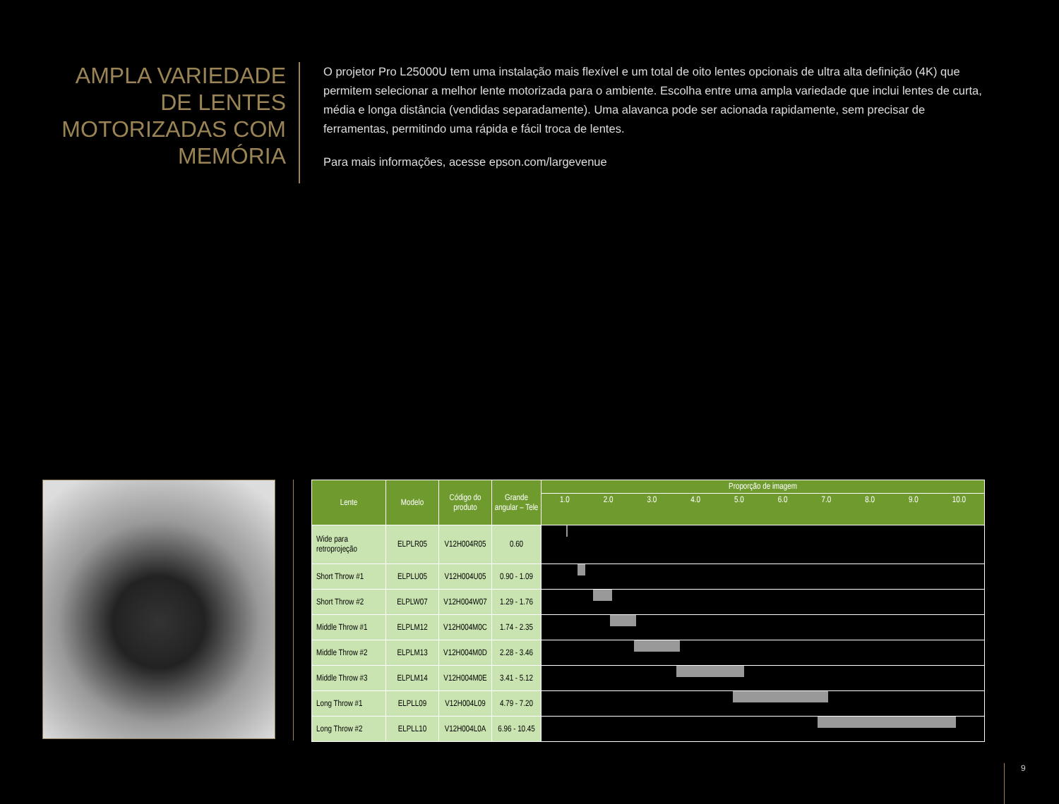AMPLA VARIEDADE DE LENTES MOTORIZADAS COM MEMÓRIA
O projetor Pro L25000U tem uma instalação mais flexível e um total de oito lentes opcionais de ultra alta definição (4K) que permitem selecionar a melhor lente motorizada para o ambiente. Escolha entre uma ampla variedade que inclui lentes de curta, média e longa distância (vendidas separadamente). Uma alavanca pode ser acionada rapidamente, sem precisar de ferramentas, permitindo uma rápida e fácil troca de lentes.
Para mais informações, acesse epson.com/largevenue
| Lente | Modelo | Código do produto | Grande angular – Tele | Proporção de imagem |
| --- | --- | --- | --- | --- |
| | | | | 1.0 2.0 3.0 4.0 5.0 6.0 7.0 8.0 9.0 10.0 |
| Wide para retroprojeção | ELPLR05 | V12H004R05 | 0.60 | |
| Short Throw #1 | ELPLU05 | V12H004U05 | 0.90 - 1.09 | |
| Short Throw #2 | ELPLW07 | V12H004W07 | 1.29 - 1.76 | |
| Middle Throw #1 | ELPLM12 | V12H004M0C | 1.74 - 2.35 | |
| Middle Throw #2 | ELPLM13 | V12H004M0D | 2.28 - 3.46 | |
| Middle Throw #3 | ELPLM14 | V12H004M0E | 3.41 - 5.12 | |
| Long Throw #1 | ELPLL09 | V12H004L09 | 4.79 - 7.20 | |
| Long Throw #2 | ELPLL10 | V12H004L0A | 6.96 - 10.45 | |
9